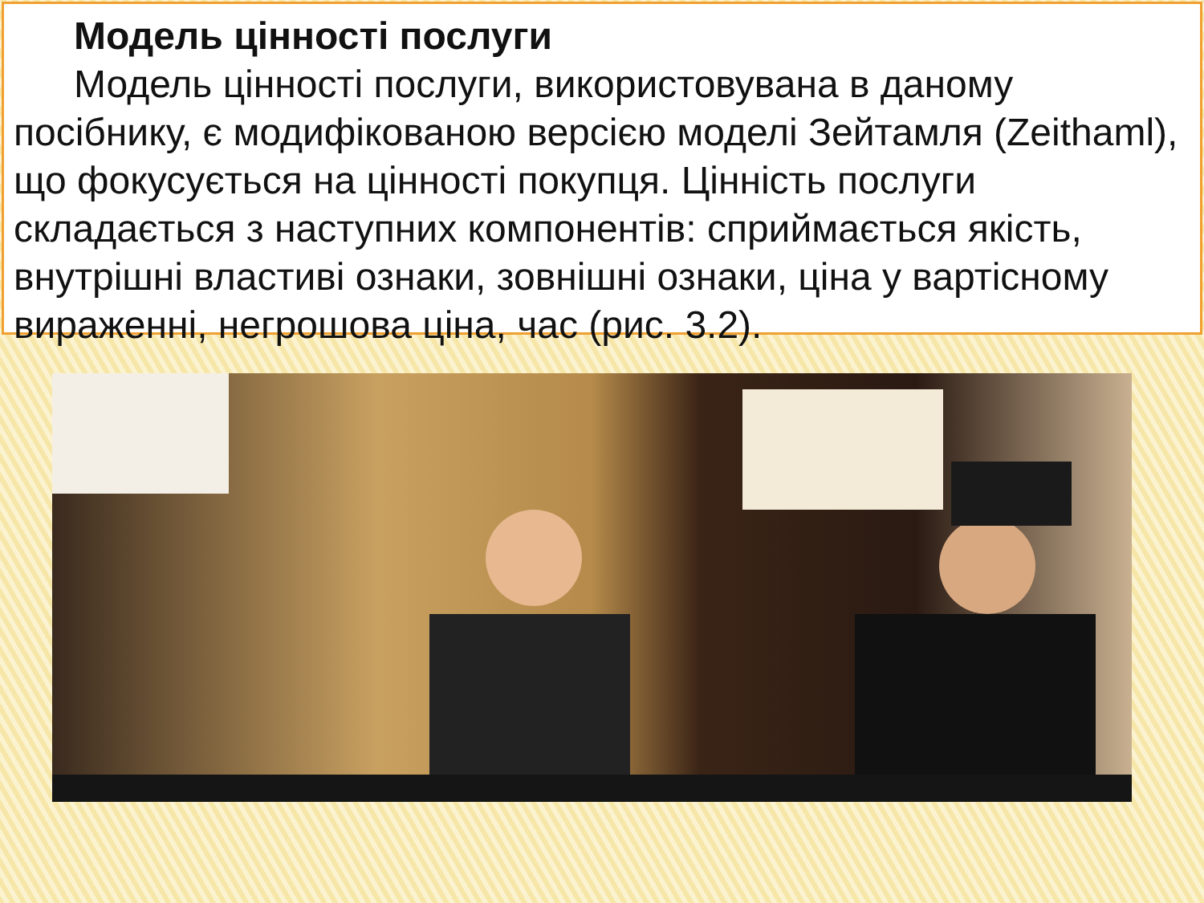Модель цінності послуги
Модель цінності послуги, використовувана в даному посібнику, є модифікованою версією моделі Зейтамля (Zeithaml), що фокусується на цінності покупця. Цінність послуги складається з наступних компонентів: сприймається якість, внутрішні властиві ознаки, зовнішні ознаки, ціна у вартісному вираженні, негрошова ціна, час (рис. 3.2).